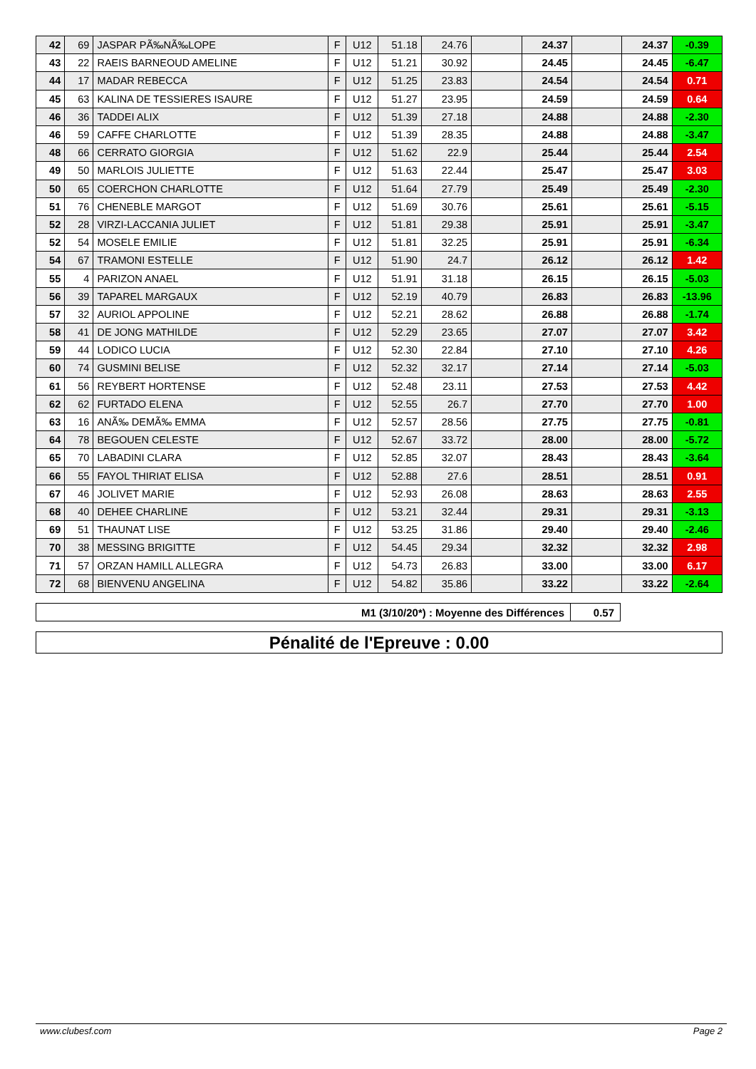| 42 | 69 | JASPAR PÃ‰NÃ‰LOPE | F | U12 | 51.18 | 24.76 | | 24.37 | | 24.37 | -0.39 |
| 43 | 22 | RAEIS BARNEOUD AMELINE | F | U12 | 51.21 | 30.92 | | 24.45 | | 24.45 | -6.47 |
| 44 | 17 | MADAR REBECCA | F | U12 | 51.25 | 23.83 | | 24.54 | | 24.54 | 0.71 |
| 45 | 63 | KALINA DE TESSIERES ISAURE | F | U12 | 51.27 | 23.95 | | 24.59 | | 24.59 | 0.64 |
| 46 | 36 | TADDEI ALIX | F | U12 | 51.39 | 27.18 | | 24.88 | | 24.88 | -2.30 |
| 46 | 59 | CAFFE CHARLOTTE | F | U12 | 51.39 | 28.35 | | 24.88 | | 24.88 | -3.47 |
| 48 | 66 | CERRATO GIORGIA | F | U12 | 51.62 | 22.9 | | 25.44 | | 25.44 | 2.54 |
| 49 | 50 | MARLOIS JULIETTE | F | U12 | 51.63 | 22.44 | | 25.47 | | 25.47 | 3.03 |
| 50 | 65 | COERCHON CHARLOTTE | F | U12 | 51.64 | 27.79 | | 25.49 | | 25.49 | -2.30 |
| 51 | 76 | CHENEBLE MARGOT | F | U12 | 51.69 | 30.76 | | 25.61 | | 25.61 | -5.15 |
| 52 | 28 | VIRZI-LACCANIA JULIET | F | U12 | 51.81 | 29.38 | | 25.91 | | 25.91 | -3.47 |
| 52 | 54 | MOSELE EMILIE | F | U12 | 51.81 | 32.25 | | 25.91 | | 25.91 | -6.34 |
| 54 | 67 | TRAMONI ESTELLE | F | U12 | 51.90 | 24.7 | | 26.12 | | 26.12 | 1.42 |
| 55 | 4 | PARIZON ANAEL | F | U12 | 51.91 | 31.18 | | 26.15 | | 26.15 | -5.03 |
| 56 | 39 | TAPAREL MARGAUX | F | U12 | 52.19 | 40.79 | | 26.83 | | 26.83 | -13.96 |
| 57 | 32 | AURIOL APPOLINE | F | U12 | 52.21 | 28.62 | | 26.88 | | 26.88 | -1.74 |
| 58 | 41 | DE JONG MATHILDE | F | U12 | 52.29 | 23.65 | | 27.07 | | 27.07 | 3.42 |
| 59 | 44 | LODICO LUCIA | F | U12 | 52.30 | 22.84 | | 27.10 | | 27.10 | 4.26 |
| 60 | 74 | GUSMINI BELISE | F | U12 | 52.32 | 32.17 | | 27.14 | | 27.14 | -5.03 |
| 61 | 56 | REYBERT HORTENSE | F | U12 | 52.48 | 23.11 | | 27.53 | | 27.53 | 4.42 |
| 62 | 62 | FURTADO ELENA | F | U12 | 52.55 | 26.7 | | 27.70 | | 27.70 | 1.00 |
| 63 | 16 | ANÃ‰ DEMÃ‰ EMMA | F | U12 | 52.57 | 28.56 | | 27.75 | | 27.75 | -0.81 |
| 64 | 78 | BEGOUEN CELESTE | F | U12 | 52.67 | 33.72 | | 28.00 | | 28.00 | -5.72 |
| 65 | 70 | LABADINI CLARA | F | U12 | 52.85 | 32.07 | | 28.43 | | 28.43 | -3.64 |
| 66 | 55 | FAYOL THIRIAT ELISA | F | U12 | 52.88 | 27.6 | | 28.51 | | 28.51 | 0.91 |
| 67 | 46 | JOLIVET MARIE | F | U12 | 52.93 | 26.08 | | 28.63 | | 28.63 | 2.55 |
| 68 | 40 | DEHEE CHARLINE | F | U12 | 53.21 | 32.44 | | 29.31 | | 29.31 | -3.13 |
| 69 | 51 | THAUNAT LISE | F | U12 | 53.25 | 31.86 | | 29.40 | | 29.40 | -2.46 |
| 70 | 38 | MESSING BRIGITTE | F | U12 | 54.45 | 29.34 | | 32.32 | | 32.32 | 2.98 |
| 71 | 57 | ORZAN HAMILL ALLEGRA | F | U12 | 54.73 | 26.83 | | 33.00 | | 33.00 | 6.17 |
| 72 | 68 | BIENVENU ANGELINA | F | U12 | 54.82 | 35.86 | | 33.22 | | 33.22 | -2.64 |
| M1 (3/10/20*) : Moyenne des Différences | 0.57 |
Pénalité de l'Epreuve : 0.00
www.clubesf.com Page 2